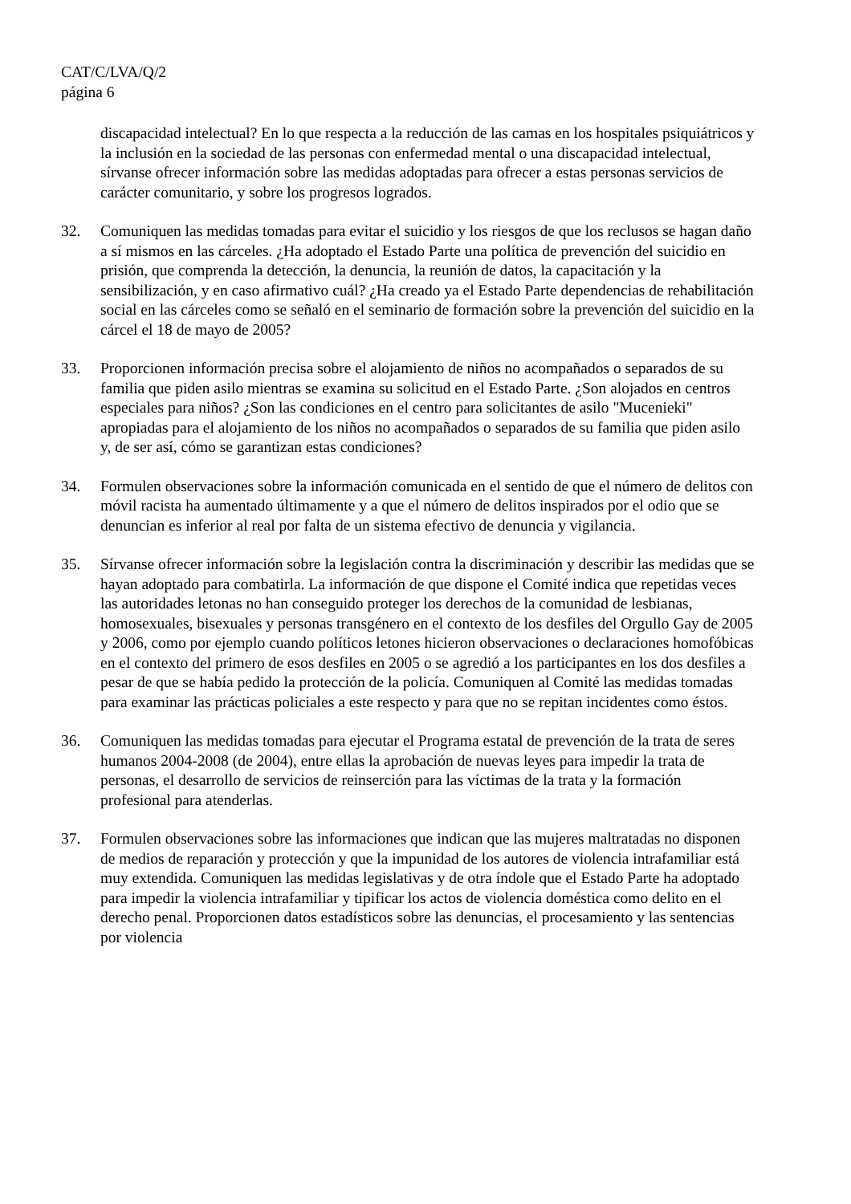CAT/C/LVA/Q/2
página 6
discapacidad intelectual? En lo que respecta a la reducción de las camas en los hospitales psiquiátricos y la inclusión en la sociedad de las personas con enfermedad mental o una discapacidad intelectual, sírvanse ofrecer información sobre las medidas adoptadas para ofrecer a estas personas servicios de carácter comunitario, y sobre los progresos logrados.
32. Comuniquen las medidas tomadas para evitar el suicidio y los riesgos de que los reclusos se hagan daño a sí mismos en las cárceles. ¿Ha adoptado el Estado Parte una política de prevención del suicidio en prisión, que comprenda la detección, la denuncia, la reunión de datos, la capacitación y la sensibilización, y en caso afirmativo cuál? ¿Ha creado ya el Estado Parte dependencias de rehabilitación social en las cárceles como se señaló en el seminario de formación sobre la prevención del suicidio en la cárcel el 18 de mayo de 2005?
33. Proporcionen información precisa sobre el alojamiento de niños no acompañados o separados de su familia que piden asilo mientras se examina su solicitud en el Estado Parte. ¿Son alojados en centros especiales para niños? ¿Son las condiciones en el centro para solicitantes de asilo "Mucenieki" apropiadas para el alojamiento de los niños no acompañados o separados de su familia que piden asilo y, de ser así, cómo se garantizan estas condiciones?
34. Formulen observaciones sobre la información comunicada en el sentido de que el número de delitos con móvil racista ha aumentado últimamente y a que el número de delitos inspirados por el odio que se denuncian es inferior al real por falta de un sistema efectivo de denuncia y vigilancia.
35. Sírvanse ofrecer información sobre la legislación contra la discriminación y describir las medidas que se hayan adoptado para combatirla. La información de que dispone el Comité indica que repetidas veces las autoridades letonas no han conseguido proteger los derechos de la comunidad de lesbianas, homosexuales, bisexuales y personas transgénero en el contexto de los desfiles del Orgullo Gay de 2005 y 2006, como por ejemplo cuando políticos letones hicieron observaciones o declaraciones homofóbicas en el contexto del primero de esos desfiles en 2005 o se agredió a los participantes en los dos desfiles a pesar de que se había pedido la protección de la policía. Comuniquen al Comité las medidas tomadas para examinar las prácticas policiales a este respecto y para que no se repitan incidentes como éstos.
36. Comuniquen las medidas tomadas para ejecutar el Programa estatal de prevención de la trata de seres humanos 2004-2008 (de 2004), entre ellas la aprobación de nuevas leyes para impedir la trata de personas, el desarrollo de servicios de reinserción para las víctimas de la trata y la formación profesional para atenderlas.
37. Formulen observaciones sobre las informaciones que indican que las mujeres maltratadas no disponen de medios de reparación y protección y que la impunidad de los autores de violencia intrafamiliar está muy extendida. Comuniquen las medidas legislativas y de otra índole que el Estado Parte ha adoptado para impedir la violencia intrafamiliar y tipificar los actos de violencia doméstica como delito en el derecho penal. Proporcionen datos estadísticos sobre las denuncias, el procesamiento y las sentencias por violencia